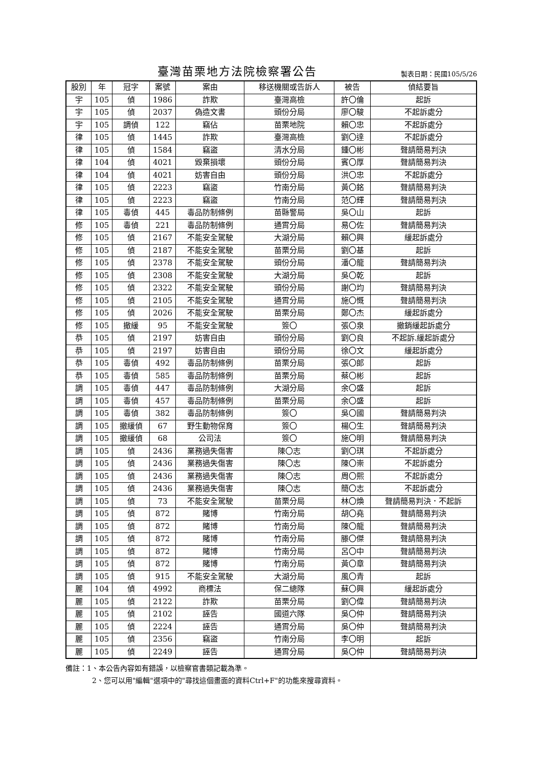臺灣苗栗地方法院檢察署公告
製表日期：民國105/5/26
| 股別 | 年 | 冠字 | 案號 | 案由 | 移送機關或告訴人 | 被告 | 偵結要旨 |
| --- | --- | --- | --- | --- | --- | --- | --- |
| 宇 | 105 | 偵 | 1986 | 詐欺 | 臺灣高檢 | 許〇倫 | 起訴 |
| 宇 | 105 | 偵 | 2037 | 偽造文書 | 頭份分局 | 廖〇駿 | 不起訴處分 |
| 宇 | 105 | 調偵 | 122 | 竊佔 | 苗栗地院 | 賴〇忠 | 不起訴處分 |
| 律 | 105 | 偵 | 1445 | 詐欺 | 臺灣高檢 | 劉〇達 | 不起訴處分 |
| 律 | 105 | 偵 | 1584 | 竊盜 | 清水分局 | 鍾〇彬 | 聲請簡易判決 |
| 律 | 104 | 偵 | 4021 | 毀棄損壞 | 頭份分局 | 賓〇厚 | 聲請簡易判決 |
| 律 | 104 | 偵 | 4021 | 妨害自由 | 頭份分局 | 洪〇忠 | 不起訴處分 |
| 律 | 105 | 偵 | 2223 | 竊盜 | 竹南分局 | 黃〇銘 | 聲請簡易判決 |
| 律 | 105 | 偵 | 2223 | 竊盜 | 竹南分局 | 范〇輝 | 聲請簡易判決 |
| 律 | 105 | 毒偵 | 445 | 毒品防制條例 | 苗縣警局 | 吳〇山 | 起訴 |
| 修 | 105 | 毒偵 | 221 | 毒品防制條例 | 通霄分局 | 易〇佐 | 聲請簡易判決 |
| 修 | 105 | 偵 | 2167 | 不能安全駕駛 | 大湖分局 | 賴〇興 | 緩起訴處分 |
| 修 | 105 | 偵 | 2187 | 不能安全駕駛 | 苗栗分局 | 劉〇基 | 起訴 |
| 修 | 105 | 偵 | 2378 | 不能安全駕駛 | 頭份分局 | 潘〇龍 | 聲請簡易判決 |
| 修 | 105 | 偵 | 2308 | 不能安全駕駛 | 大湖分局 | 吳〇乾 | 起訴 |
| 修 | 105 | 偵 | 2322 | 不能安全駕駛 | 頭份分局 | 謝〇均 | 聲請簡易判決 |
| 修 | 105 | 偵 | 2105 | 不能安全駕駛 | 通霄分局 | 施〇慨 | 聲請簡易判決 |
| 修 | 105 | 偵 | 2026 | 不能安全駕駛 | 苗栗分局 | 鄭〇杰 | 緩起訴處分 |
| 修 | 105 | 撤緩 | 95 | 不能安全駕駛 | 簽〇 | 張〇泉 | 撤銷緩起訴處分 |
| 恭 | 105 | 偵 | 2197 | 妨害自由 | 頭份分局 | 劉〇良 | 不起訴.緩起訴處分 |
| 恭 | 105 | 偵 | 2197 | 妨害自由 | 頭份分局 | 徐〇文 | 緩起訴處分 |
| 恭 | 105 | 毒偵 | 492 | 毒品防制條例 | 苗栗分局 | 張〇郎 | 起訴 |
| 恭 | 105 | 毒偵 | 585 | 毒品防制條例 | 苗栗分局 | 蔡〇彬 | 起訴 |
| 調 | 105 | 毒偵 | 447 | 毒品防制條例 | 大湖分局 | 余〇盛 | 起訴 |
| 調 | 105 | 毒偵 | 457 | 毒品防制條例 | 苗栗分局 | 余〇盛 | 起訴 |
| 調 | 105 | 毒偵 | 382 | 毒品防制條例 | 簽〇 | 吳〇國 | 聲請簡易判決 |
| 調 | 105 | 撤緩偵 | 67 | 野生動物保育 | 簽〇 | 楊〇生 | 聲請簡易判決 |
| 調 | 105 | 撤緩偵 | 68 | 公司法 | 簽〇 | 施〇明 | 聲請簡易判決 |
| 調 | 105 | 偵 | 2436 | 業務過失傷害 | 陳〇志 | 劉〇琪 | 不起訴處分 |
| 調 | 105 | 偵 | 2436 | 業務過失傷害 | 陳〇志 | 陳〇崇 | 不起訴處分 |
| 調 | 105 | 偵 | 2436 | 業務過失傷害 | 陳〇志 | 周〇熙 | 不起訴處分 |
| 調 | 105 | 偵 | 2436 | 業務過失傷害 | 陳〇志 | 簡〇志 | 不起訴處分 |
| 調 | 105 | 偵 | 73 | 不能安全駕駛 | 苗栗分局 | 林〇煥 | 聲請簡易判決．不起訴 |
| 調 | 105 | 偵 | 872 | 賭博 | 竹南分局 | 胡〇堯 | 聲請簡易判決 |
| 調 | 105 | 偵 | 872 | 賭博 | 竹南分局 | 陳〇龍 | 聲請簡易判決 |
| 調 | 105 | 偵 | 872 | 賭博 | 竹南分局 | 滕〇傑 | 聲請簡易判決 |
| 調 | 105 | 偵 | 872 | 賭博 | 竹南分局 | 呂〇中 | 聲請簡易判決 |
| 調 | 105 | 偵 | 872 | 賭博 | 竹南分局 | 黃〇章 | 聲請簡易判決 |
| 調 | 105 | 偵 | 915 | 不能安全駕駛 | 大湖分局 | 風〇青 | 起訴 |
| 麗 | 104 | 偵 | 4992 | 商標法 | 保二總隊 | 蘇〇興 | 緩起訴處分 |
| 麗 | 105 | 偵 | 2122 | 詐欺 | 苗栗分局 | 劉〇偉 | 聲請簡易判決 |
| 麗 | 105 | 偵 | 2102 | 誣告 | 國道六隊 | 吳〇仲 | 聲請簡易判決 |
| 麗 | 105 | 偵 | 2224 | 誣告 | 通霄分局 | 吳〇仲 | 聲請簡易判決 |
| 麗 | 105 | 偵 | 2356 | 竊盜 | 竹南分局 | 李〇明 | 起訴 |
| 麗 | 105 | 偵 | 2249 | 誣告 | 通霄分局 | 吳〇仲 | 聲請簡易判決 |
備註：1、本公告內容如有錯誤，以檢察官書類記載為準。
2、您可以用"編輯"選項中的"尋找這個畫面的資料Ctrl+F"的功能來搜尋資料。